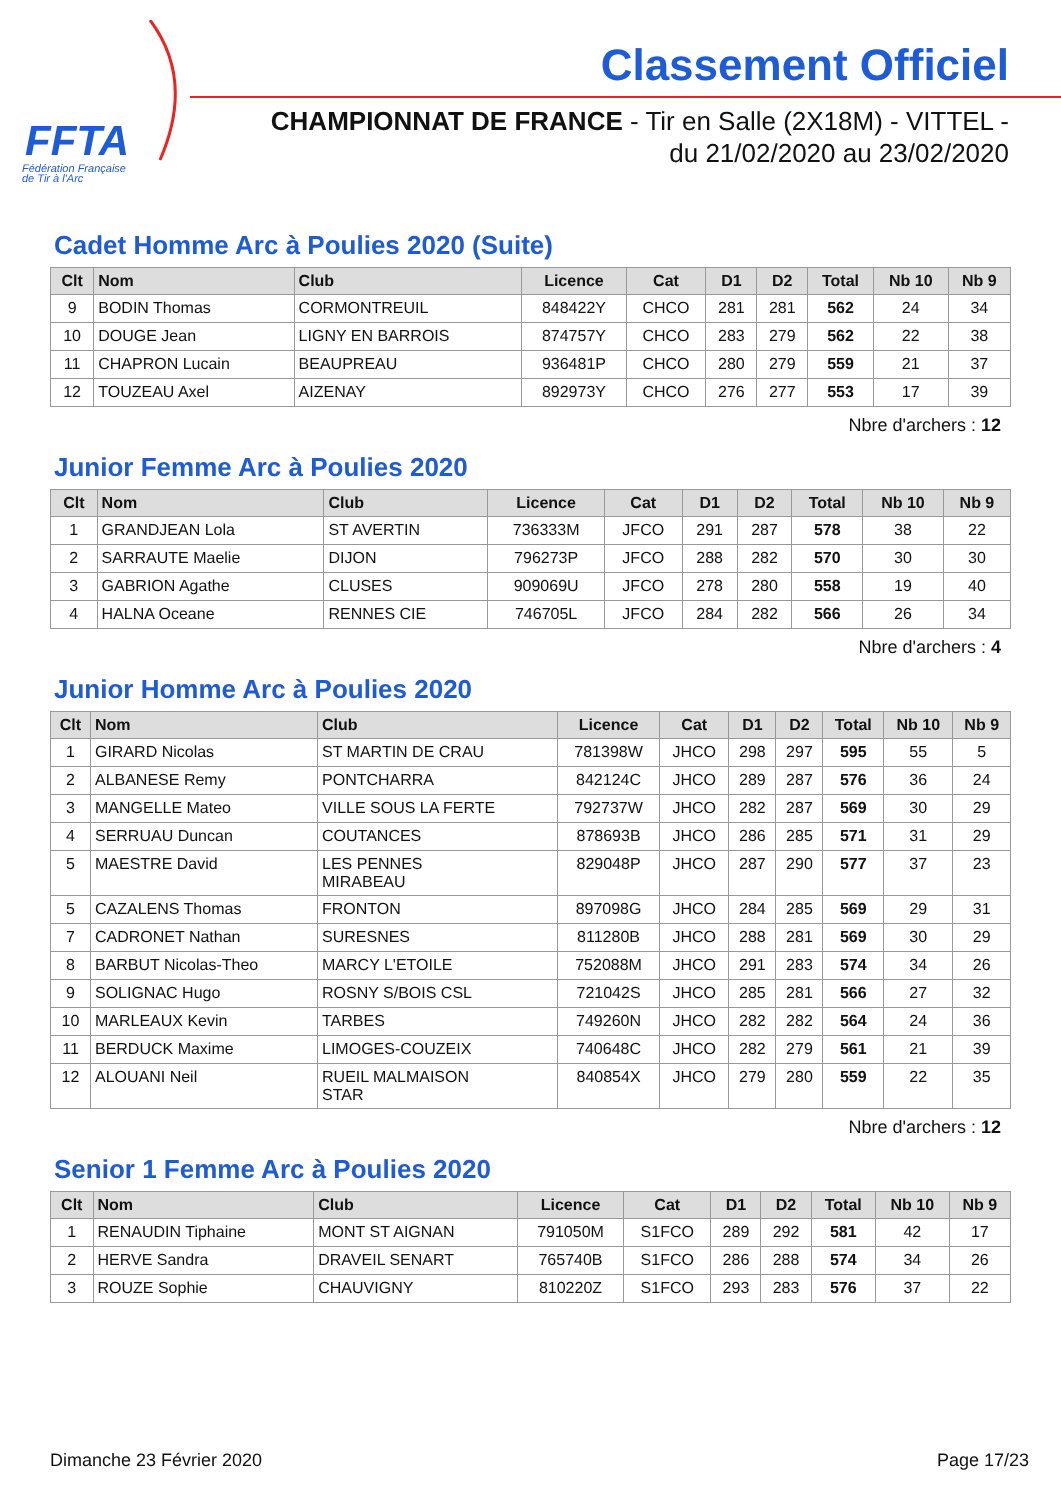FFTA
Fédération Française
de Tir à l'Arc
Classement Officiel
CHAMPIONNAT DE FRANCE - Tir en Salle (2X18M) - VITTEL -
du 21/02/2020 au 23/02/2020
Cadet Homme Arc à Poulies 2020 (Suite)
| Clt | Nom | Club | Licence | Cat | D1 | D2 | Total | Nb 10 | Nb 9 |
| --- | --- | --- | --- | --- | --- | --- | --- | --- | --- |
| 9 | BODIN Thomas | CORMONTREUIL | 848422Y | CHCO | 281 | 281 | 562 | 24 | 34 |
| 10 | DOUGE Jean | LIGNY EN BARROIS | 874757Y | CHCO | 283 | 279 | 562 | 22 | 38 |
| 11 | CHAPRON Lucain | BEAUPREAU | 936481P | CHCO | 280 | 279 | 559 | 21 | 37 |
| 12 | TOUZEAU Axel | AIZENAY | 892973Y | CHCO | 276 | 277 | 553 | 17 | 39 |
Nbre d'archers : 12
Junior Femme Arc à Poulies 2020
| Clt | Nom | Club | Licence | Cat | D1 | D2 | Total | Nb 10 | Nb 9 |
| --- | --- | --- | --- | --- | --- | --- | --- | --- | --- |
| 1 | GRANDJEAN Lola | ST AVERTIN | 736333M | JFCO | 291 | 287 | 578 | 38 | 22 |
| 2 | SARRAUTE Maelie | DIJON | 796273P | JFCO | 288 | 282 | 570 | 30 | 30 |
| 3 | GABRION Agathe | CLUSES | 909069U | JFCO | 278 | 280 | 558 | 19 | 40 |
| 4 | HALNA Oceane | RENNES CIE | 746705L | JFCO | 284 | 282 | 566 | 26 | 34 |
Nbre d'archers : 4
Junior Homme Arc à Poulies 2020
| Clt | Nom | Club | Licence | Cat | D1 | D2 | Total | Nb 10 | Nb 9 |
| --- | --- | --- | --- | --- | --- | --- | --- | --- | --- |
| 1 | GIRARD Nicolas | ST MARTIN DE CRAU | 781398W | JHCO | 298 | 297 | 595 | 55 | 5 |
| 2 | ALBANESE Remy | PONTCHARRA | 842124C | JHCO | 289 | 287 | 576 | 36 | 24 |
| 3 | MANGELLE Mateo | VILLE SOUS LA FERTE | 792737W | JHCO | 282 | 287 | 569 | 30 | 29 |
| 4 | SERRUAU Duncan | COUTANCES | 878693B | JHCO | 286 | 285 | 571 | 31 | 29 |
| 5 | MAESTRE David | LES PENNES MIRABEAU | 829048P | JHCO | 287 | 290 | 577 | 37 | 23 |
| 5 | CAZALENS Thomas | FRONTON | 897098G | JHCO | 284 | 285 | 569 | 29 | 31 |
| 7 | CADRONET Nathan | SURESNES | 811280B | JHCO | 288 | 281 | 569 | 30 | 29 |
| 8 | BARBUT Nicolas-Theo | MARCY L'ETOILE | 752088M | JHCO | 291 | 283 | 574 | 34 | 26 |
| 9 | SOLIGNAC Hugo | ROSNY S/BOIS CSL | 721042S | JHCO | 285 | 281 | 566 | 27 | 32 |
| 10 | MARLEAUX Kevin | TARBES | 749260N | JHCO | 282 | 282 | 564 | 24 | 36 |
| 11 | BERDUCK Maxime | LIMOGES-COUZEIX | 740648C | JHCO | 282 | 279 | 561 | 21 | 39 |
| 12 | ALOUANI Neil | RUEIL MALMAISON STAR | 840854X | JHCO | 279 | 280 | 559 | 22 | 35 |
Nbre d'archers : 12
Senior 1 Femme Arc à Poulies 2020
| Clt | Nom | Club | Licence | Cat | D1 | D2 | Total | Nb 10 | Nb 9 |
| --- | --- | --- | --- | --- | --- | --- | --- | --- | --- |
| 1 | RENAUDIN Tiphaine | MONT ST AIGNAN | 791050M | S1FCO | 289 | 292 | 581 | 42 | 17 |
| 2 | HERVE Sandra | DRAVEIL SENART | 765740B | S1FCO | 286 | 288 | 574 | 34 | 26 |
| 3 | ROUZE Sophie | CHAUVIGNY | 810220Z | S1FCO | 293 | 283 | 576 | 37 | 22 |
Dimanche 23 Février 2020 Page 17/23